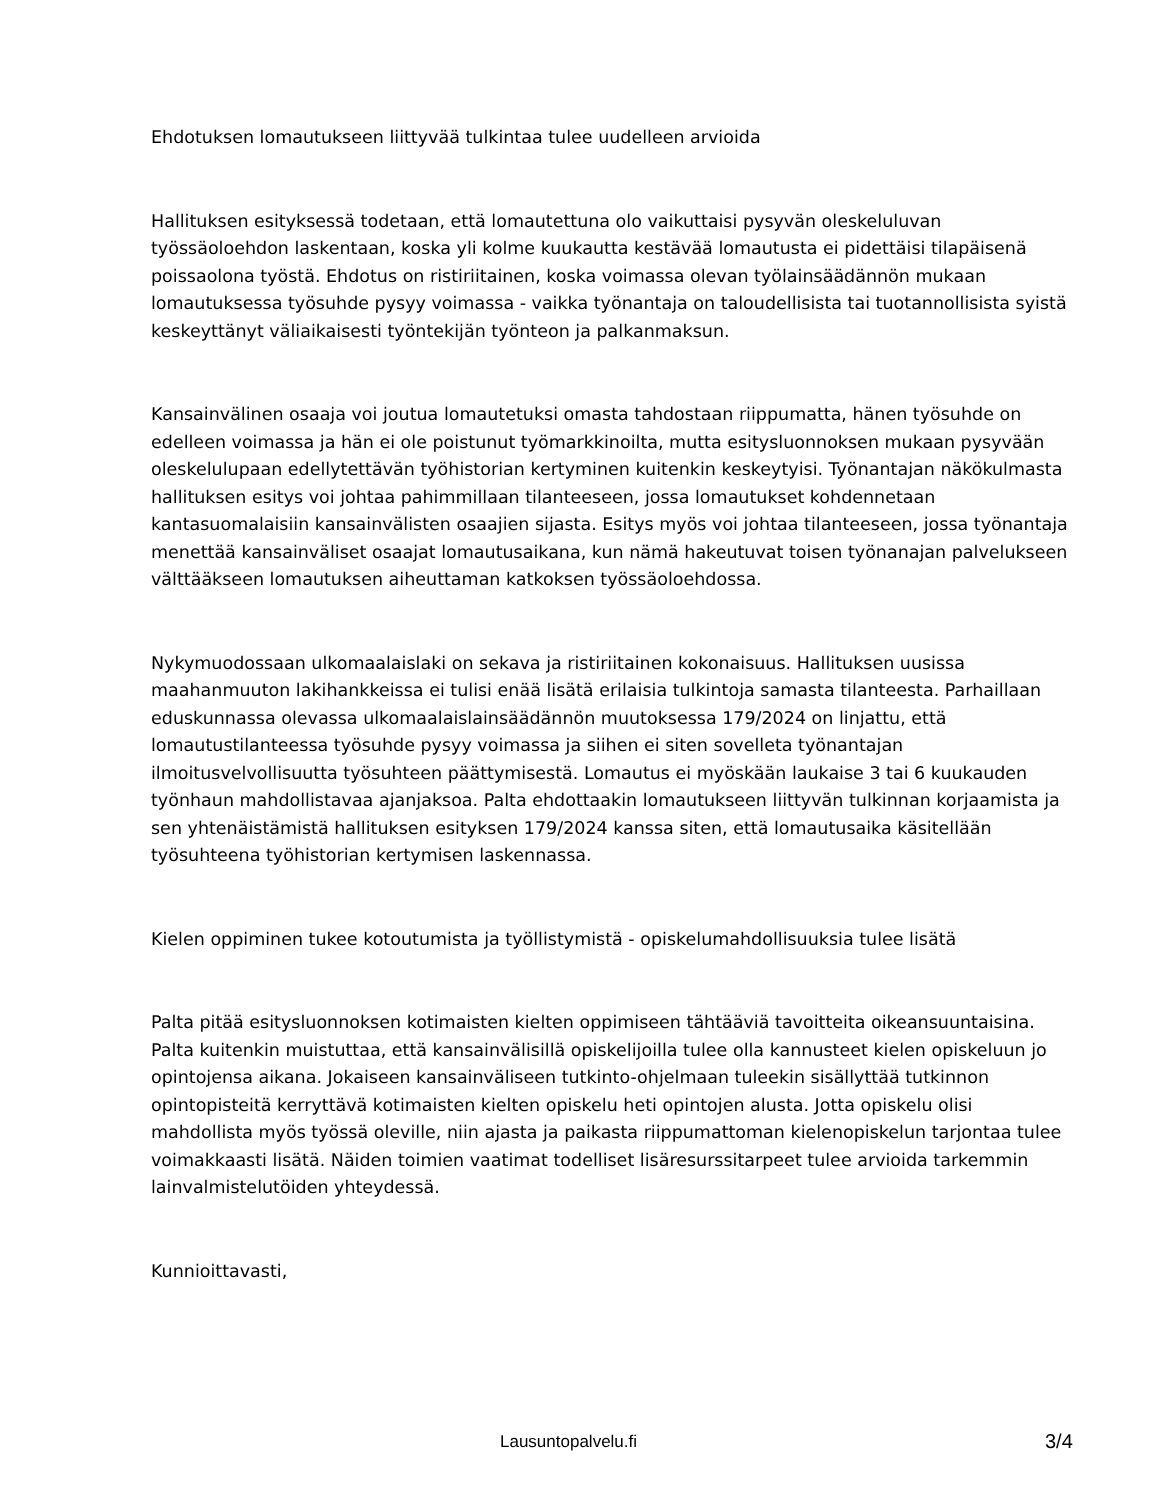Ehdotuksen lomautukseen liittyvää tulkintaa tulee uudelleen arvioida
Hallituksen esityksessä todetaan, että lomautettuna olo vaikuttaisi pysyvän oleskeluluvan työssäoloehdon laskentaan, koska yli kolme kuukautta kestävää lomautusta ei pidettäisi tilapäisenä poissaolona työstä. Ehdotus on ristiriitainen, koska voimassa olevan työlainsäädännön mukaan lomautuksessa työsuhde pysyy voimassa - vaikka työnantaja on taloudellisista tai tuotannollisista syistä keskeyttänyt väliaikaisesti työntekijän työnteon ja palkanmaksun.
Kansainvälinen osaaja voi joutua lomautetuksi omasta tahdostaan riippumatta, hänen työsuhde on edelleen voimassa ja hän ei ole poistunut työmarkkinoilta, mutta esitysluonnoksen mukaan pysyvään oleskelulupaan edellytettävän työhistorian kertyminen kuitenkin keskeytyisi. Työnantajan näkökulmasta hallituksen esitys voi johtaa pahimmillaan tilanteeseen, jossa lomautukset kohdennetaan kantasuomalaisiin kansainvälisten osaajien sijasta. Esitys myös voi johtaa tilanteeseen, jossa työnantaja menettää kansainväliset osaajat lomautusaikana, kun nämä hakeutuvat toisen työnanajan palvelukseen välttääkseen lomautuksen aiheuttaman katkoksen työssäoloehdossa.
Nykymuodossaan ulkomaalaislaki on sekava ja ristiriitainen kokonaisuus. Hallituksen uusissa maahanmuuton lakihankkeissa ei tulisi enää lisätä erilaisia tulkintoja samasta tilanteesta. Parhaillaan eduskunnassa olevassa ulkomaalaislainsäädännön muutoksessa 179/2024 on linjattu, että lomautustilanteessa työsuhde pysyy voimassa ja siihen ei siten sovelleta työnantajan ilmoitusvelvollisuutta työsuhteen päättymisestä. Lomautus ei myöskään laukaise 3 tai 6 kuukauden työnhaun mahdollistavaa ajanjaksoa. Palta ehdottaakin lomautukseen liittyvän tulkinnan korjaamista ja sen yhtenäistämistä hallituksen esityksen 179/2024 kanssa siten, että lomautusaika käsitellään työsuhteena työhistorian kertymisen laskennassa.
Kielen oppiminen tukee kotoutumista ja työllistymistä - opiskelumahdollisuuksia tulee lisätä
Palta pitää esitysluonnoksen kotimaisten kielten oppimiseen tähtääviä tavoitteita oikeansuuntaisina. Palta kuitenkin muistuttaa, että kansainvälisillä opiskelijoilla tulee olla kannusteet kielen opiskeluun jo opintojensa aikana. Jokaiseen kansainväliseen tutkinto-ohjelmaan tuleekin sisällyttää tutkinnon opintopisteitä kerryttävä kotimaisten kielten opiskelu heti opintojen alusta. Jotta opiskelu olisi mahdollista myös työssä oleville, niin ajasta ja paikasta riippumattoman kielenopiskelun tarjontaa tulee voimakkaasti lisätä. Näiden toimien vaatimat todelliset lisäresurssitarpeet tulee arvioida tarkemmin lainvalmistelutöiden yhteydessä.
Kunnioittavasti,
Lausuntopalvelu.fi 3/4